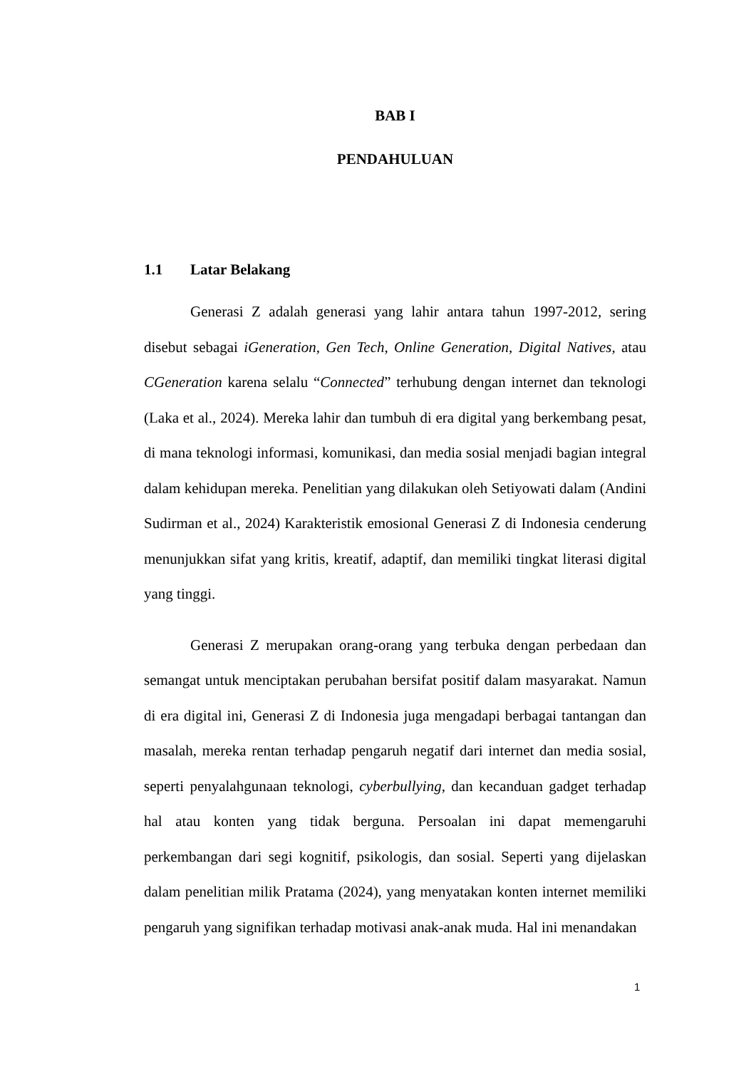BAB I
PENDAHULUAN
1.1 Latar Belakang
Generasi Z adalah generasi yang lahir antara tahun 1997-2012, sering disebut sebagai iGeneration, Gen Tech, Online Generation, Digital Natives, atau CGeneration karena selalu “Connected” terhubung dengan internet dan teknologi (Laka et al., 2024). Mereka lahir dan tumbuh di era digital yang berkembang pesat, di mana teknologi informasi, komunikasi, dan media sosial menjadi bagian integral dalam kehidupan mereka. Penelitian yang dilakukan oleh Setiyowati dalam (Andini Sudirman et al., 2024) Karakteristik emosional Generasi Z di Indonesia cenderung menunjukkan sifat yang kritis, kreatif, adaptif, dan memiliki tingkat literasi digital yang tinggi.
Generasi Z merupakan orang-orang yang terbuka dengan perbedaan dan semangat untuk menciptakan perubahan bersifat positif dalam masyarakat. Namun di era digital ini, Generasi Z di Indonesia juga mengadapi berbagai tantangan dan masalah, mereka rentan terhadap pengaruh negatif dari internet dan media sosial, seperti penyalahgunaan teknologi, cyberbullying, dan kecanduan gadget terhadap hal atau konten yang tidak berguna. Persoalan ini dapat memengaruhi perkembangan dari segi kognitif, psikologis, dan sosial. Seperti yang dijelaskan dalam penelitian milik Pratama (2024), yang menyatakan konten internet memiliki pengaruh yang signifikan terhadap motivasi anak-anak muda. Hal ini menandakan
1